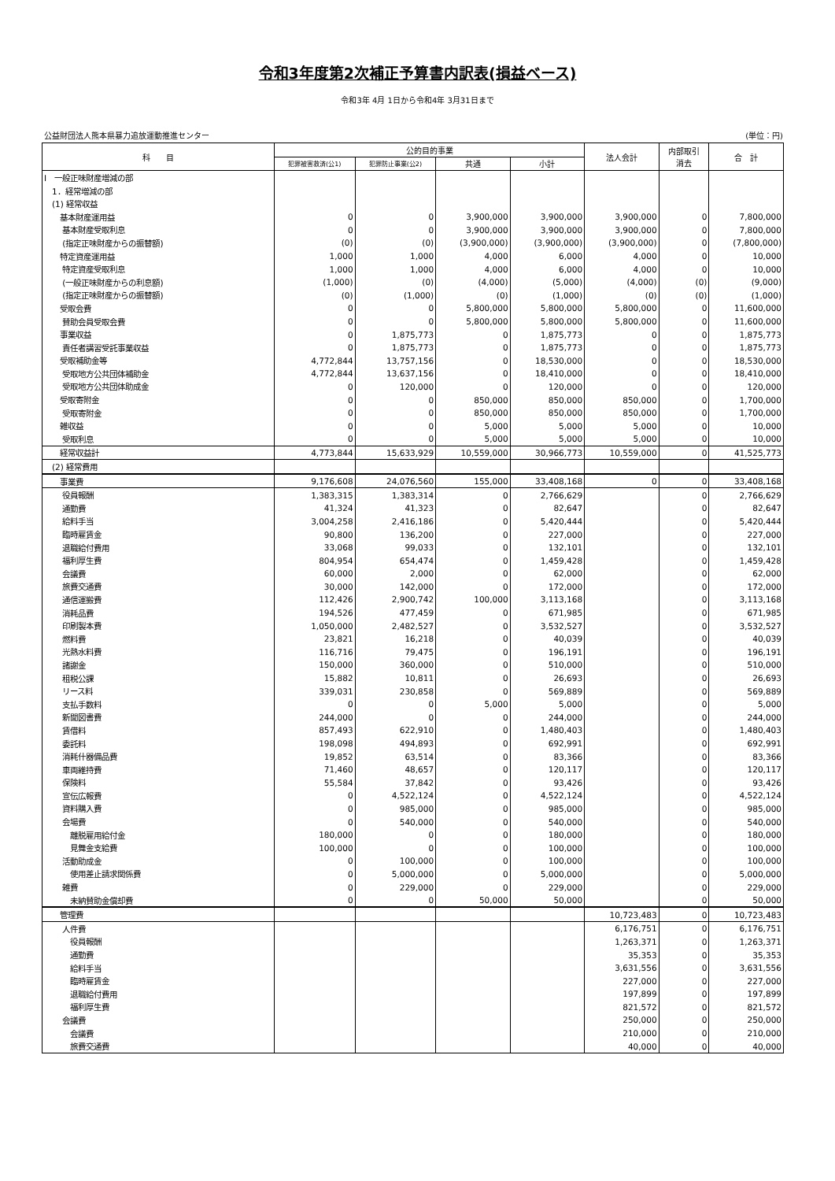令和3年度第2次補正予算書内訳表(損益ベース)
令和3年 4月 1日から令和4年 3月31日まで
公益財団法人熊本県暴力追放運動推進センター (単位：円)
| 科 目 | 公的目的事業 | | | | 法人会計 | 内部取引 消去 | 合 計 |
| --- | --- | --- | --- | --- | --- | --- | --- |
| | 犯罪被害救済(公1) | 犯罪防止事業(公2) | 共通 | 小計 | | | |
| Ⅰ 一般正味財産増減の部 | | | | | | | |
| 1．経常増減の部 | | | | | | | |
| (1) 経常収益 | | | | | | | |
| 基本財産運用益 | 0 | 0 | 3,900,000 | 3,900,000 | 3,900,000 | 0 | 7,800,000 |
| 基本財産受取利息 | 0 | 0 | 3,900,000 | 3,900,000 | 3,900,000 | 0 | 7,800,000 |
| (指定正味財産からの振替額) | (0) | (0) | (3,900,000) | (3,900,000) | (3,900,000) | 0 | (7,800,000) |
| 特定資産運用益 | 1,000 | 1,000 | 4,000 | 6,000 | 4,000 | 0 | 10,000 |
| 特定資産受取利息 | 1,000 | 1,000 | 4,000 | 6,000 | 4,000 | 0 | 10,000 |
| (一般正味財産からの利息額) | (1,000) | (0) | (4,000) | (5,000) | (4,000) | (0) | (9,000) |
| (指定正味財産からの振替額) | (0) | (1,000) | (0) | (1,000) | (0) | (0) | (1,000) |
| 受取会費 | 0 | 0 | 5,800,000 | 5,800,000 | 5,800,000 | 0 | 11,600,000 |
| 賛助会員受取会費 | 0 | 0 | 5,800,000 | 5,800,000 | 5,800,000 | 0 | 11,600,000 |
| 事業収益 | 0 | 1,875,773 | 0 | 1,875,773 | 0 | 0 | 1,875,773 |
| 責任者講習受託事業収益 | 0 | 1,875,773 | 0 | 1,875,773 | 0 | 0 | 1,875,773 |
| 受取補助金等 | 4,772,844 | 13,757,156 | 0 | 18,530,000 | 0 | 0 | 18,530,000 |
| 受取地方公共団体補助金 | 4,772,844 | 13,637,156 | 0 | 18,410,000 | 0 | 0 | 18,410,000 |
| 受取地方公共団体助成金 | 0 | 120,000 | 0 | 120,000 | 0 | 0 | 120,000 |
| 受取寄附金 | 0 | 0 | 850,000 | 850,000 | 850,000 | 0 | 1,700,000 |
| 受取寄附金 | 0 | 0 | 850,000 | 850,000 | 850,000 | 0 | 1,700,000 |
| 雑収益 | 0 | 0 | 5,000 | 5,000 | 5,000 | 0 | 10,000 |
| 受取利息 | 0 | 0 | 5,000 | 5,000 | 5,000 | 0 | 10,000 |
| 経常収益計 | 4,773,844 | 15,633,929 | 10,559,000 | 30,966,773 | 10,559,000 | 0 | 41,525,773 |
| (2) 経常費用 | | | | | | | |
| 事業費 | 9,176,608 | 24,076,560 | 155,000 | 33,408,168 | 0 | 0 | 33,408,168 |
| 役員報酬 | 1,383,315 | 1,383,314 | 0 | 2,766,629 | | 0 | 2,766,629 |
| 通勤費 | 41,324 | 41,323 | 0 | 82,647 | | 0 | 82,647 |
| 給料手当 | 3,004,258 | 2,416,186 | 0 | 5,420,444 | | 0 | 5,420,444 |
| 臨時雇賃金 | 90,800 | 136,200 | 0 | 227,000 | | 0 | 227,000 |
| 退職給付費用 | 33,068 | 99,033 | 0 | 132,101 | | 0 | 132,101 |
| 福利厚生費 | 804,954 | 654,474 | 0 | 1,459,428 | | 0 | 1,459,428 |
| 会議費 | 60,000 | 2,000 | 0 | 62,000 | | 0 | 62,000 |
| 旅費交通費 | 30,000 | 142,000 | 0 | 172,000 | | 0 | 172,000 |
| 通信運搬費 | 112,426 | 2,900,742 | 100,000 | 3,113,168 | | 0 | 3,113,168 |
| 消耗品費 | 194,526 | 477,459 | 0 | 671,985 | | 0 | 671,985 |
| 印刷製本費 | 1,050,000 | 2,482,527 | 0 | 3,532,527 | | 0 | 3,532,527 |
| 燃料費 | 23,821 | 16,218 | 0 | 40,039 | | 0 | 40,039 |
| 光熱水料費 | 116,716 | 79,475 | 0 | 196,191 | | 0 | 196,191 |
| 諸謝金 | 150,000 | 360,000 | 0 | 510,000 | | 0 | 510,000 |
| 租税公課 | 15,882 | 10,811 | 0 | 26,693 | | 0 | 26,693 |
| リース料 | 339,031 | 230,858 | 0 | 569,889 | | 0 | 569,889 |
| 支払手数料 | 0 | 0 | 5,000 | 5,000 | | 0 | 5,000 |
| 新聞図書費 | 244,000 | 0 | 0 | 244,000 | | 0 | 244,000 |
| 賃借料 | 857,493 | 622,910 | 0 | 1,480,403 | | 0 | 1,480,403 |
| 委託料 | 198,098 | 494,893 | 0 | 692,991 | | 0 | 692,991 |
| 消耗什器備品費 | 19,852 | 63,514 | 0 | 83,366 | | 0 | 83,366 |
| 車両維持費 | 71,460 | 48,657 | 0 | 120,117 | | 0 | 120,117 |
| 保険料 | 55,584 | 37,842 | 0 | 93,426 | | 0 | 93,426 |
| 宣伝広報費 | 0 | 4,522,124 | 0 | 4,522,124 | | 0 | 4,522,124 |
| 資料購入費 | 0 | 985,000 | 0 | 985,000 | | 0 | 985,000 |
| 会場費 | 0 | 540,000 | 0 | 540,000 | | 0 | 540,000 |
| 離脱雇用給付金 | 180,000 | 0 | 0 | 180,000 | | 0 | 180,000 |
| 見舞金支給費 | 100,000 | 0 | 0 | 100,000 | | 0 | 100,000 |
| 活動助成金 | 0 | 100,000 | 0 | 100,000 | | 0 | 100,000 |
| 使用差止請求関係費 | 0 | 5,000,000 | 0 | 5,000,000 | | 0 | 5,000,000 |
| 雑費 | 0 | 229,000 | 0 | 229,000 | | 0 | 229,000 |
| 未納賛助金償却費 | 0 | 0 | 50,000 | 50,000 | | 0 | 50,000 |
| 管理費 | | | | | 10,723,483 | 0 | 10,723,483 |
| 人件費 | | | | | 6,176,751 | 0 | 6,176,751 |
| 役員報酬 | | | | | 1,263,371 | 0 | 1,263,371 |
| 通勤費 | | | | | 35,353 | 0 | 35,353 |
| 給料手当 | | | | | 3,631,556 | 0 | 3,631,556 |
| 臨時雇賃金 | | | | | 227,000 | 0 | 227,000 |
| 退職給付費用 | | | | | 197,899 | 0 | 197,899 |
| 福利厚生費 | | | | | 821,572 | 0 | 821,572 |
| 会議費 | | | | | 250,000 | 0 | 250,000 |
| 会議費 | | | | | 210,000 | 0 | 210,000 |
| 旅費交通費 | | | | | 40,000 | 0 | 40,000 |